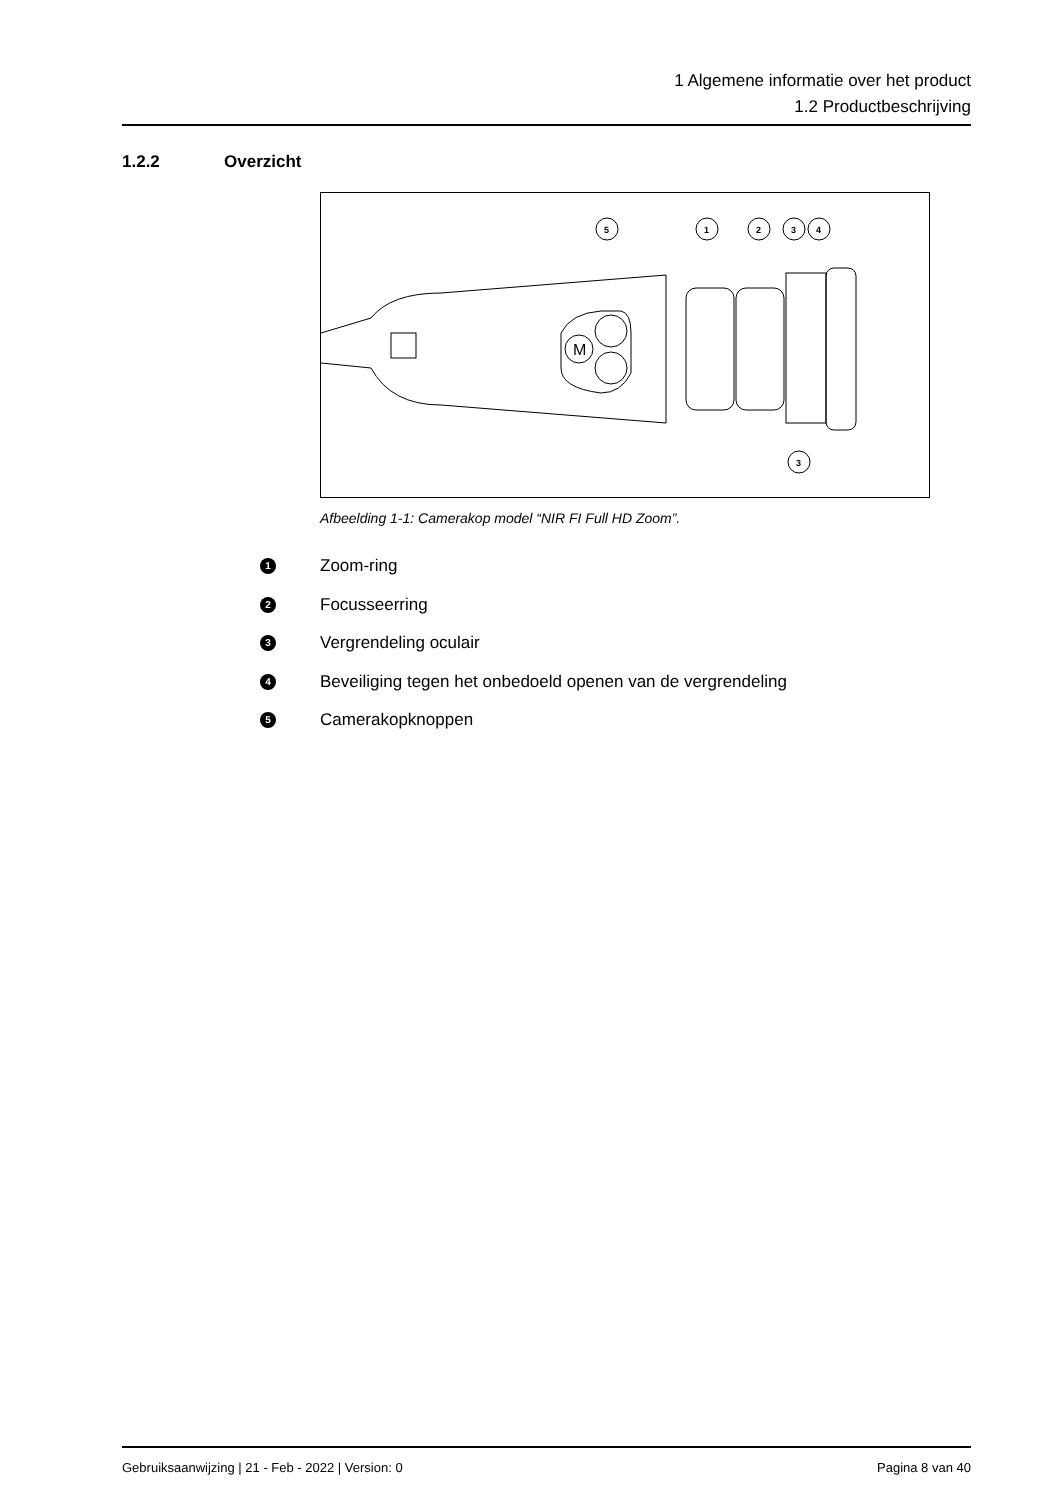1 Algemene informatie over het product
1.2 Productbeschrijving
1.2.2 Overzicht
M
5
1
2
3
4
3
Afbeelding 1-1: Camerakop model “NIR FI Full HD Zoom”.
1 Zoom-ring
2 Focusseerring
3 Vergrendeling oculair
4 Beveiliging tegen het onbedoeld openen van de vergrendeling
5 Camerakopknoppen
Gebruiksaanwijzing | 21 - Feb - 2022 | Version: 0 Pagina 8 van 40